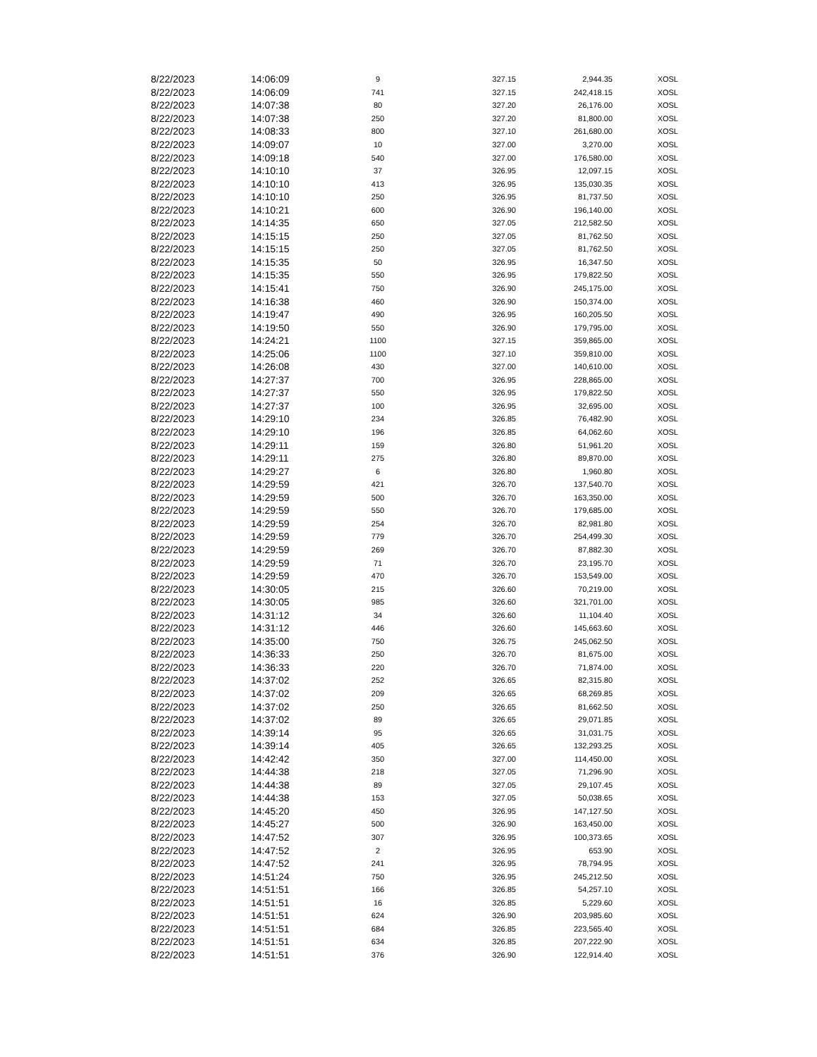| 8/22/2023 | 14:06:09 | 9 | 327.15 | 2,944.35 | XOSL |
| 8/22/2023 | 14:06:09 | 741 | 327.15 | 242,418.15 | XOSL |
| 8/22/2023 | 14:07:38 | 80 | 327.20 | 26,176.00 | XOSL |
| 8/22/2023 | 14:07:38 | 250 | 327.20 | 81,800.00 | XOSL |
| 8/22/2023 | 14:08:33 | 800 | 327.10 | 261,680.00 | XOSL |
| 8/22/2023 | 14:09:07 | 10 | 327.00 | 3,270.00 | XOSL |
| 8/22/2023 | 14:09:18 | 540 | 327.00 | 176,580.00 | XOSL |
| 8/22/2023 | 14:10:10 | 37 | 326.95 | 12,097.15 | XOSL |
| 8/22/2023 | 14:10:10 | 413 | 326.95 | 135,030.35 | XOSL |
| 8/22/2023 | 14:10:10 | 250 | 326.95 | 81,737.50 | XOSL |
| 8/22/2023 | 14:10:21 | 600 | 326.90 | 196,140.00 | XOSL |
| 8/22/2023 | 14:14:35 | 650 | 327.05 | 212,582.50 | XOSL |
| 8/22/2023 | 14:15:15 | 250 | 327.05 | 81,762.50 | XOSL |
| 8/22/2023 | 14:15:15 | 250 | 327.05 | 81,762.50 | XOSL |
| 8/22/2023 | 14:15:35 | 50 | 326.95 | 16,347.50 | XOSL |
| 8/22/2023 | 14:15:35 | 550 | 326.95 | 179,822.50 | XOSL |
| 8/22/2023 | 14:15:41 | 750 | 326.90 | 245,175.00 | XOSL |
| 8/22/2023 | 14:16:38 | 460 | 326.90 | 150,374.00 | XOSL |
| 8/22/2023 | 14:19:47 | 490 | 326.95 | 160,205.50 | XOSL |
| 8/22/2023 | 14:19:50 | 550 | 326.90 | 179,795.00 | XOSL |
| 8/22/2023 | 14:24:21 | 1100 | 327.15 | 359,865.00 | XOSL |
| 8/22/2023 | 14:25:06 | 1100 | 327.10 | 359,810.00 | XOSL |
| 8/22/2023 | 14:26:08 | 430 | 327.00 | 140,610.00 | XOSL |
| 8/22/2023 | 14:27:37 | 700 | 326.95 | 228,865.00 | XOSL |
| 8/22/2023 | 14:27:37 | 550 | 326.95 | 179,822.50 | XOSL |
| 8/22/2023 | 14:27:37 | 100 | 326.95 | 32,695.00 | XOSL |
| 8/22/2023 | 14:29:10 | 234 | 326.85 | 76,482.90 | XOSL |
| 8/22/2023 | 14:29:10 | 196 | 326.85 | 64,062.60 | XOSL |
| 8/22/2023 | 14:29:11 | 159 | 326.80 | 51,961.20 | XOSL |
| 8/22/2023 | 14:29:11 | 275 | 326.80 | 89,870.00 | XOSL |
| 8/22/2023 | 14:29:27 | 6 | 326.80 | 1,960.80 | XOSL |
| 8/22/2023 | 14:29:59 | 421 | 326.70 | 137,540.70 | XOSL |
| 8/22/2023 | 14:29:59 | 500 | 326.70 | 163,350.00 | XOSL |
| 8/22/2023 | 14:29:59 | 550 | 326.70 | 179,685.00 | XOSL |
| 8/22/2023 | 14:29:59 | 254 | 326.70 | 82,981.80 | XOSL |
| 8/22/2023 | 14:29:59 | 779 | 326.70 | 254,499.30 | XOSL |
| 8/22/2023 | 14:29:59 | 269 | 326.70 | 87,882.30 | XOSL |
| 8/22/2023 | 14:29:59 | 71 | 326.70 | 23,195.70 | XOSL |
| 8/22/2023 | 14:29:59 | 470 | 326.70 | 153,549.00 | XOSL |
| 8/22/2023 | 14:30:05 | 215 | 326.60 | 70,219.00 | XOSL |
| 8/22/2023 | 14:30:05 | 985 | 326.60 | 321,701.00 | XOSL |
| 8/22/2023 | 14:31:12 | 34 | 326.60 | 11,104.40 | XOSL |
| 8/22/2023 | 14:31:12 | 446 | 326.60 | 145,663.60 | XOSL |
| 8/22/2023 | 14:35:00 | 750 | 326.75 | 245,062.50 | XOSL |
| 8/22/2023 | 14:36:33 | 250 | 326.70 | 81,675.00 | XOSL |
| 8/22/2023 | 14:36:33 | 220 | 326.70 | 71,874.00 | XOSL |
| 8/22/2023 | 14:37:02 | 252 | 326.65 | 82,315.80 | XOSL |
| 8/22/2023 | 14:37:02 | 209 | 326.65 | 68,269.85 | XOSL |
| 8/22/2023 | 14:37:02 | 250 | 326.65 | 81,662.50 | XOSL |
| 8/22/2023 | 14:37:02 | 89 | 326.65 | 29,071.85 | XOSL |
| 8/22/2023 | 14:39:14 | 95 | 326.65 | 31,031.75 | XOSL |
| 8/22/2023 | 14:39:14 | 405 | 326.65 | 132,293.25 | XOSL |
| 8/22/2023 | 14:42:42 | 350 | 327.00 | 114,450.00 | XOSL |
| 8/22/2023 | 14:44:38 | 218 | 327.05 | 71,296.90 | XOSL |
| 8/22/2023 | 14:44:38 | 89 | 327.05 | 29,107.45 | XOSL |
| 8/22/2023 | 14:44:38 | 153 | 327.05 | 50,038.65 | XOSL |
| 8/22/2023 | 14:45:20 | 450 | 326.95 | 147,127.50 | XOSL |
| 8/22/2023 | 14:45:27 | 500 | 326.90 | 163,450.00 | XOSL |
| 8/22/2023 | 14:47:52 | 307 | 326.95 | 100,373.65 | XOSL |
| 8/22/2023 | 14:47:52 | 2 | 326.95 | 653.90 | XOSL |
| 8/22/2023 | 14:47:52 | 241 | 326.95 | 78,794.95 | XOSL |
| 8/22/2023 | 14:51:24 | 750 | 326.95 | 245,212.50 | XOSL |
| 8/22/2023 | 14:51:51 | 166 | 326.85 | 54,257.10 | XOSL |
| 8/22/2023 | 14:51:51 | 16 | 326.85 | 5,229.60 | XOSL |
| 8/22/2023 | 14:51:51 | 624 | 326.90 | 203,985.60 | XOSL |
| 8/22/2023 | 14:51:51 | 684 | 326.85 | 223,565.40 | XOSL |
| 8/22/2023 | 14:51:51 | 634 | 326.85 | 207,222.90 | XOSL |
| 8/22/2023 | 14:51:51 | 376 | 326.90 | 122,914.40 | XOSL |